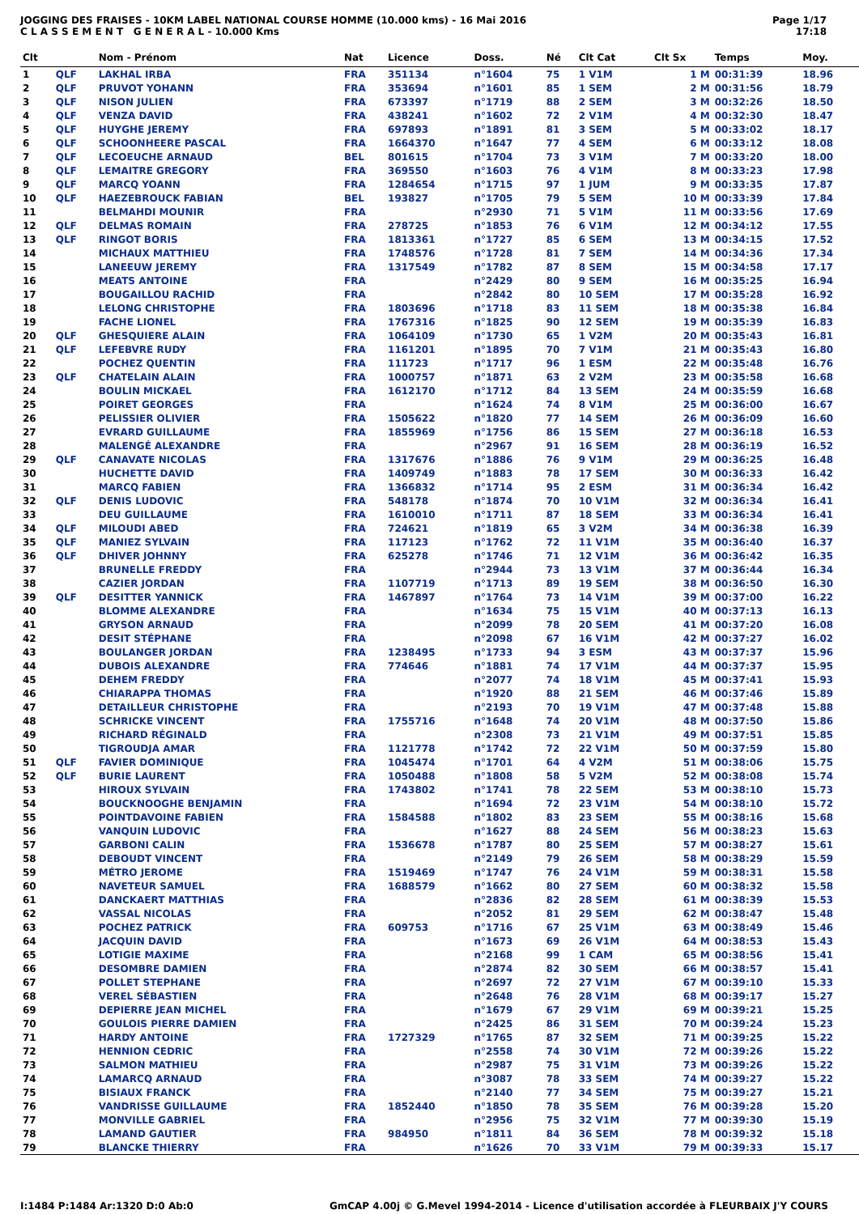JOGGING DES FRAISES - 10KM LABEL NATIONAL COURSE HOMME (10.000 kms) - 16 Mai 2016
C L A S S E M E N T G E N E R A L - 10.000 Kms
Page 1/17
17:18
| Clt | | Nom - Prénom | Nat | Licence | Doss. | Né | Clt Cat | Clt Sx | Temps | Moy. |
| --- | --- | --- | --- | --- | --- | --- | --- | --- | --- | --- |
| 1 | QLF | LAKHAL IRBA | FRA | 351134 | n°1604 | 75 | 1 V1M | 1 M | 00:31:39 | 18.96 |
| 2 | QLF | PRUVOT YOHANN | FRA | 353694 | n°1601 | 85 | 1 SEM | 2 M | 00:31:56 | 18.79 |
| 3 | QLF | NISON JULIEN | FRA | 673397 | n°1719 | 88 | 2 SEM | 3 M | 00:32:26 | 18.50 |
| 4 | QLF | VENZA DAVID | FRA | 438241 | n°1602 | 72 | 2 V1M | 4 M | 00:32:30 | 18.47 |
| 5 | QLF | HUYGHE JEREMY | FRA | 697893 | n°1891 | 81 | 3 SEM | 5 M | 00:33:02 | 18.17 |
| 6 | QLF | SCHOONHEERE PASCAL | FRA | 1664370 | n°1647 | 77 | 4 SEM | 6 M | 00:33:12 | 18.08 |
| 7 | QLF | LECOEUCHE ARNAUD | BEL | 801615 | n°1704 | 73 | 3 V1M | 7 M | 00:33:20 | 18.00 |
| 8 | QLF | LEMAITRE GREGORY | FRA | 369550 | n°1603 | 76 | 4 V1M | 8 M | 00:33:23 | 17.98 |
| 9 | QLF | MARCQ YOANN | FRA | 1284654 | n°1715 | 97 | 1 JUM | 9 M | 00:33:35 | 17.87 |
| 10 | QLF | HAEZEBROUCK FABIAN | BEL | 193827 | n°1705 | 79 | 5 SEM | 10 M | 00:33:39 | 17.84 |
| 11 | | BELMAHDI MOUNIR | FRA | | n°2930 | 71 | 5 V1M | 11 M | 00:33:56 | 17.69 |
| 12 | QLF | DELMAS ROMAIN | FRA | 278725 | n°1853 | 76 | 6 V1M | 12 M | 00:34:12 | 17.55 |
| 13 | QLF | RINGOT BORIS | FRA | 1813361 | n°1727 | 85 | 6 SEM | 13 M | 00:34:15 | 17.52 |
| 14 | | MICHAUX MATTHIEU | FRA | 1748576 | n°1728 | 81 | 7 SEM | 14 M | 00:34:36 | 17.34 |
| 15 | | LANEEUW JEREMY | FRA | 1317549 | n°1782 | 87 | 8 SEM | 15 M | 00:34:58 | 17.17 |
| 16 | | MEATS ANTOINE | FRA | | n°2429 | 80 | 9 SEM | 16 M | 00:35:25 | 16.94 |
| 17 | | BOUGAILLOU RACHID | FRA | | n°2842 | 80 | 10 SEM | 17 M | 00:35:28 | 16.92 |
| 18 | | LELONG CHRISTOPHE | FRA | 1803696 | n°1718 | 83 | 11 SEM | 18 M | 00:35:38 | 16.84 |
| 19 | | FACHE LIONEL | FRA | 1767316 | n°1825 | 90 | 12 SEM | 19 M | 00:35:39 | 16.83 |
| 20 | QLF | GHESQUIERE ALAIN | FRA | 1064109 | n°1730 | 65 | 1 V2M | 20 M | 00:35:43 | 16.81 |
| 21 | QLF | LEFEBVRE RUDY | FRA | 1161201 | n°1895 | 70 | 7 V1M | 21 M | 00:35:43 | 16.80 |
| 22 | | POCHEZ QUENTIN | FRA | 111723 | n°1717 | 96 | 1 ESM | 22 M | 00:35:48 | 16.76 |
| 23 | QLF | CHATELAIN ALAIN | FRA | 1000757 | n°1871 | 63 | 2 V2M | 23 M | 00:35:58 | 16.68 |
| 24 | | BOULIN MICKAEL | FRA | 1612170 | n°1712 | 84 | 13 SEM | 24 M | 00:35:59 | 16.68 |
| 25 | | POIRET GEORGES | FRA | | n°1624 | 74 | 8 V1M | 25 M | 00:36:00 | 16.67 |
| 26 | | PELISSIER OLIVIER | FRA | 1505622 | n°1820 | 77 | 14 SEM | 26 M | 00:36:09 | 16.60 |
| 27 | | EVRARD GUILLAUME | FRA | 1855969 | n°1756 | 86 | 15 SEM | 27 M | 00:36:18 | 16.53 |
| 28 | | MALENGÉ ALEXANDRE | FRA | | n°2967 | 91 | 16 SEM | 28 M | 00:36:19 | 16.52 |
| 29 | QLF | CANAVATE NICOLAS | FRA | 1317676 | n°1886 | 76 | 9 V1M | 29 M | 00:36:25 | 16.48 |
| 30 | | HUCHETTE DAVID | FRA | 1409749 | n°1883 | 78 | 17 SEM | 30 M | 00:36:33 | 16.42 |
| 31 | | MARCQ FABIEN | FRA | 1366832 | n°1714 | 95 | 2 ESM | 31 M | 00:36:34 | 16.42 |
| 32 | QLF | DENIS LUDOVIC | FRA | 548178 | n°1874 | 70 | 10 V1M | 32 M | 00:36:34 | 16.41 |
| 33 | | DEU GUILLAUME | FRA | 1610010 | n°1711 | 87 | 18 SEM | 33 M | 00:36:34 | 16.41 |
| 34 | QLF | MILOUDI ABED | FRA | 724621 | n°1819 | 65 | 3 V2M | 34 M | 00:36:38 | 16.39 |
| 35 | QLF | MANIEZ SYLVAIN | FRA | 117123 | n°1762 | 72 | 11 V1M | 35 M | 00:36:40 | 16.37 |
| 36 | QLF | DHIVER JOHNNY | FRA | 625278 | n°1746 | 71 | 12 V1M | 36 M | 00:36:42 | 16.35 |
| 37 | | BRUNELLE FREDDY | FRA | | n°2944 | 73 | 13 V1M | 37 M | 00:36:44 | 16.34 |
| 38 | | CAZIER JORDAN | FRA | 1107719 | n°1713 | 89 | 19 SEM | 38 M | 00:36:50 | 16.30 |
| 39 | QLF | DESITTER YANNICK | FRA | 1467897 | n°1764 | 73 | 14 V1M | 39 M | 00:37:00 | 16.22 |
| 40 | | BLOMME ALEXANDRE | FRA | | n°1634 | 75 | 15 V1M | 40 M | 00:37:13 | 16.13 |
| 41 | | GRYSON ARNAUD | FRA | | n°2099 | 78 | 20 SEM | 41 M | 00:37:20 | 16.08 |
| 42 | | DESIT STÉPHANE | FRA | | n°2098 | 67 | 16 V1M | 42 M | 00:37:27 | 16.02 |
| 43 | | BOULANGER JORDAN | FRA | 1238495 | n°1733 | 94 | 3 ESM | 43 M | 00:37:37 | 15.96 |
| 44 | | DUBOIS ALEXANDRE | FRA | 774646 | n°1881 | 74 | 17 V1M | 44 M | 00:37:37 | 15.95 |
| 45 | | DEHEM FREDDY | FRA | | n°2077 | 74 | 18 V1M | 45 M | 00:37:41 | 15.93 |
| 46 | | CHIARAPPA THOMAS | FRA | | n°1920 | 88 | 21 SEM | 46 M | 00:37:46 | 15.89 |
| 47 | | DETAILLEUR CHRISTOPHE | FRA | | n°2193 | 70 | 19 V1M | 47 M | 00:37:48 | 15.88 |
| 48 | | SCHRICKE VINCENT | FRA | 1755716 | n°1648 | 74 | 20 V1M | 48 M | 00:37:50 | 15.86 |
| 49 | | RICHARD RÉGINALD | FRA | | n°2308 | 73 | 21 V1M | 49 M | 00:37:51 | 15.85 |
| 50 | | TIGROUDJA AMAR | FRA | 1121778 | n°1742 | 72 | 22 V1M | 50 M | 00:37:59 | 15.80 |
| 51 | QLF | FAVIER DOMINIQUE | FRA | 1045474 | n°1701 | 64 | 4 V2M | 51 M | 00:38:06 | 15.75 |
| 52 | QLF | BURIE LAURENT | FRA | 1050488 | n°1808 | 58 | 5 V2M | 52 M | 00:38:08 | 15.74 |
| 53 | | HIROUX SYLVAIN | FRA | 1743802 | n°1741 | 78 | 22 SEM | 53 M | 00:38:10 | 15.73 |
| 54 | | BOUCKNOOGHE BENJAMIN | FRA | | n°1694 | 72 | 23 V1M | 54 M | 00:38:10 | 15.72 |
| 55 | | POINTDAVOINE FABIEN | FRA | 1584588 | n°1802 | 83 | 23 SEM | 55 M | 00:38:16 | 15.68 |
| 56 | | VANQUIN LUDOVIC | FRA | | n°1627 | 88 | 24 SEM | 56 M | 00:38:23 | 15.63 |
| 57 | | GARBONI CALIN | FRA | 1536678 | n°1787 | 80 | 25 SEM | 57 M | 00:38:27 | 15.61 |
| 58 | | DEBOUDT VINCENT | FRA | | n°2149 | 79 | 26 SEM | 58 M | 00:38:29 | 15.59 |
| 59 | | MÉTRO JEROME | FRA | 1519469 | n°1747 | 76 | 24 V1M | 59 M | 00:38:31 | 15.58 |
| 60 | | NAVETEUR SAMUEL | FRA | 1688579 | n°1662 | 80 | 27 SEM | 60 M | 00:38:32 | 15.58 |
| 61 | | DANCKAERT MATTHIAS | FRA | | n°2836 | 82 | 28 SEM | 61 M | 00:38:39 | 15.53 |
| 62 | | VASSAL NICOLAS | FRA | | n°2052 | 81 | 29 SEM | 62 M | 00:38:47 | 15.48 |
| 63 | | POCHEZ PATRICK | FRA | 609753 | n°1716 | 67 | 25 V1M | 63 M | 00:38:49 | 15.46 |
| 64 | | JACQUIN DAVID | FRA | | n°1673 | 69 | 26 V1M | 64 M | 00:38:53 | 15.43 |
| 65 | | LOTIGIE MAXIME | FRA | | n°2168 | 99 | 1 CAM | 65 M | 00:38:56 | 15.41 |
| 66 | | DESOMBRE DAMIEN | FRA | | n°2874 | 82 | 30 SEM | 66 M | 00:38:57 | 15.41 |
| 67 | | POLLET STEPHANE | FRA | | n°2697 | 72 | 27 V1M | 67 M | 00:39:10 | 15.33 |
| 68 | | VEREL SÉBASTIEN | FRA | | n°2648 | 76 | 28 V1M | 68 M | 00:39:17 | 15.27 |
| 69 | | DEPIERRE JEAN MICHEL | FRA | | n°1679 | 67 | 29 V1M | 69 M | 00:39:21 | 15.25 |
| 70 | | GOULOIS PIERRE DAMIEN | FRA | | n°2425 | 86 | 31 SEM | 70 M | 00:39:24 | 15.23 |
| 71 | | HARDY ANTOINE | FRA | 1727329 | n°1765 | 87 | 32 SEM | 71 M | 00:39:25 | 15.22 |
| 72 | | HENNION CEDRIC | FRA | | n°2558 | 74 | 30 V1M | 72 M | 00:39:26 | 15.22 |
| 73 | | SALMON MATHIEU | FRA | | n°2987 | 75 | 31 V1M | 73 M | 00:39:26 | 15.22 |
| 74 | | LAMARCQ ARNAUD | FRA | | n°3087 | 78 | 33 SEM | 74 M | 00:39:27 | 15.22 |
| 75 | | BISIAUX FRANCK | FRA | | n°2140 | 77 | 34 SEM | 75 M | 00:39:27 | 15.21 |
| 76 | | VANDRISSE GUILLAUME | FRA | 1852440 | n°1850 | 78 | 35 SEM | 76 M | 00:39:28 | 15.20 |
| 77 | | MONVILLE GABRIEL | FRA | | n°2956 | 75 | 32 V1M | 77 M | 00:39:30 | 15.19 |
| 78 | | LAMAND GAUTIER | FRA | 984950 | n°1811 | 84 | 36 SEM | 78 M | 00:39:32 | 15.18 |
| 79 | | BLANCKE THIERRY | FRA | | n°1626 | 70 | 33 V1M | 79 M | 00:39:33 | 15.17 |
I:1484 P:1484 Ar:1320 D:0 Ab:0 GmCAP 4.00j © G.Mevel 1994-2014 - Licence d'utilisation accordée à FLEURBAIX J'Y COURS